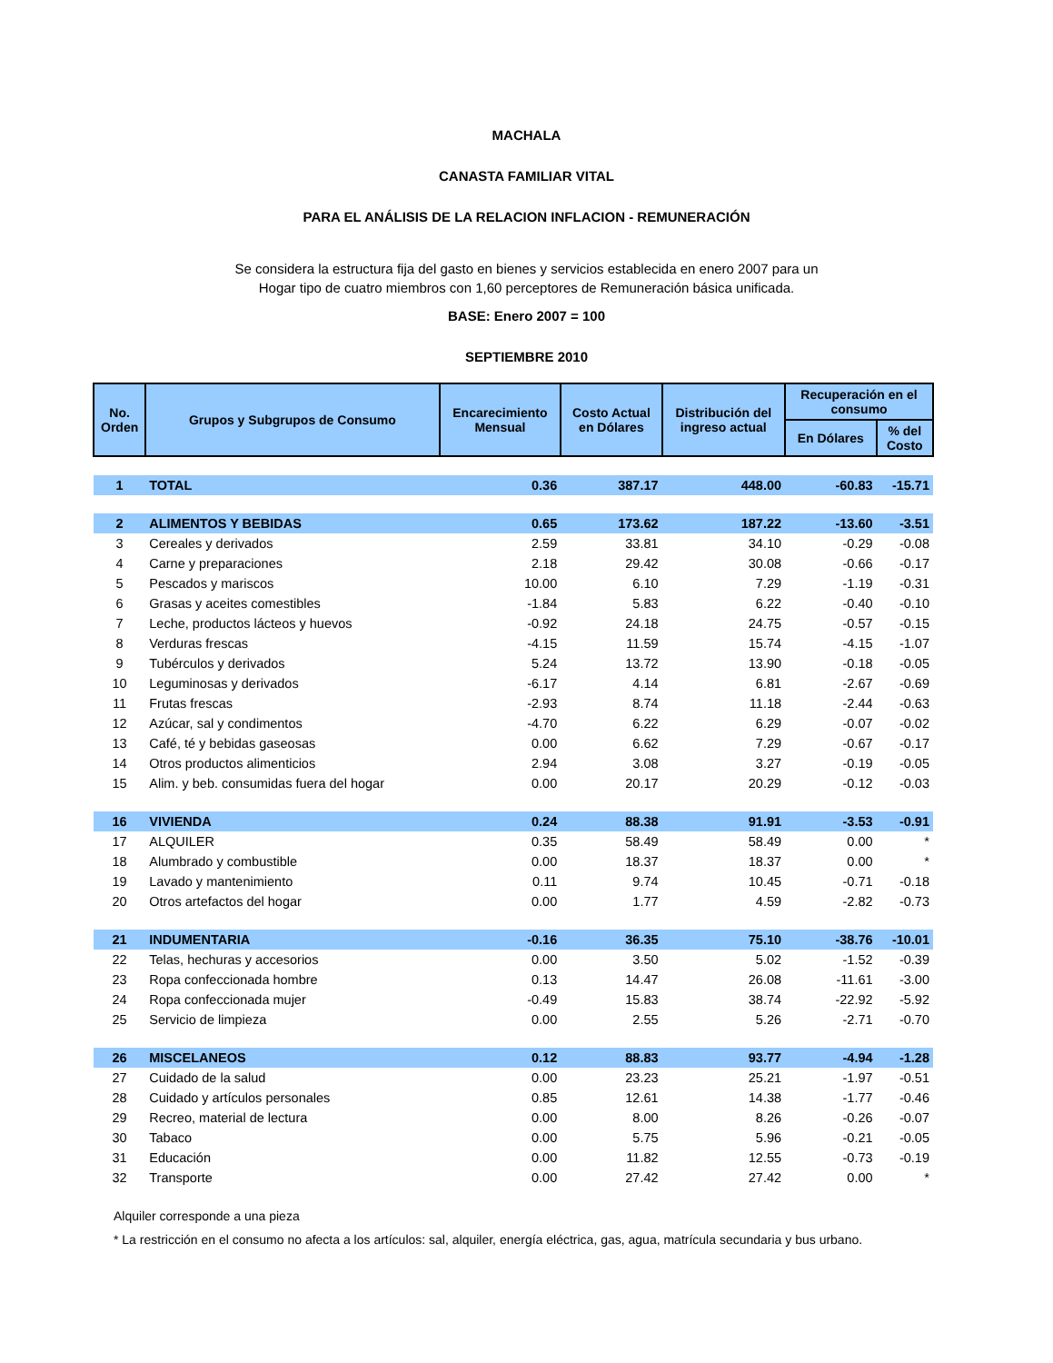MACHALA
CANASTA FAMILIAR VITAL
PARA EL ANÁLISIS DE LA RELACION INFLACION - REMUNERACIÓN
Se considera la estructura fija del gasto en bienes y servicios establecida en enero 2007 para un Hogar tipo de cuatro miembros con 1,60 perceptores de Remuneración básica unificada.
BASE: Enero 2007 = 100
SEPTIEMBRE 2010
| No. Orden | Grupos y Subgrupos de Consumo | Encarecimiento Mensual | Costo Actual en Dólares | Distribución del ingreso actual | Recuperación en el consumo | |
| --- | --- | --- | --- | --- | --- | --- |
| | | | | | En Dólares | % del Costo |
| 1 | TOTAL | 0.36 | 387.17 | 448.00 | -60.83 | -15.71 |
| 2 | ALIMENTOS Y BEBIDAS | 0.65 | 173.62 | 187.22 | -13.60 | -3.51 |
| 3 | Cereales y derivados | 2.59 | 33.81 | 34.10 | -0.29 | -0.08 |
| 4 | Carne y preparaciones | 2.18 | 29.42 | 30.08 | -0.66 | -0.17 |
| 5 | Pescados y mariscos | 10.00 | 6.10 | 7.29 | -1.19 | -0.31 |
| 6 | Grasas y aceites comestibles | -1.84 | 5.83 | 6.22 | -0.40 | -0.10 |
| 7 | Leche, productos lácteos y huevos | -0.92 | 24.18 | 24.75 | -0.57 | -0.15 |
| 8 | Verduras frescas | -4.15 | 11.59 | 15.74 | -4.15 | -1.07 |
| 9 | Tubérculos y derivados | 5.24 | 13.72 | 13.90 | -0.18 | -0.05 |
| 10 | Leguminosas y derivados | -6.17 | 4.14 | 6.81 | -2.67 | -0.69 |
| 11 | Frutas frescas | -2.93 | 8.74 | 11.18 | -2.44 | -0.63 |
| 12 | Azúcar, sal y condimentos | -4.70 | 6.22 | 6.29 | -0.07 | -0.02 |
| 13 | Café, té y bebidas gaseosas | 0.00 | 6.62 | 7.29 | -0.67 | -0.17 |
| 14 | Otros productos alimenticios | 2.94 | 3.08 | 3.27 | -0.19 | -0.05 |
| 15 | Alim. y beb. consumidas fuera del hogar | 0.00 | 20.17 | 20.29 | -0.12 | -0.03 |
| 16 | VIVIENDA | 0.24 | 88.38 | 91.91 | -3.53 | -0.91 |
| 17 | ALQUILER | 0.35 | 58.49 | 58.49 | 0.00 | * |
| 18 | Alumbrado y combustible | 0.00 | 18.37 | 18.37 | 0.00 | * |
| 19 | Lavado y mantenimiento | 0.11 | 9.74 | 10.45 | -0.71 | -0.18 |
| 20 | Otros artefactos del hogar | 0.00 | 1.77 | 4.59 | -2.82 | -0.73 |
| 21 | INDUMENTARIA | -0.16 | 36.35 | 75.10 | -38.76 | -10.01 |
| 22 | Telas, hechuras y accesorios | 0.00 | 3.50 | 5.02 | -1.52 | -0.39 |
| 23 | Ropa confeccionada hombre | 0.13 | 14.47 | 26.08 | -11.61 | -3.00 |
| 24 | Ropa confeccionada mujer | -0.49 | 15.83 | 38.74 | -22.92 | -5.92 |
| 25 | Servicio de limpieza | 0.00 | 2.55 | 5.26 | -2.71 | -0.70 |
| 26 | MISCELANEOS | 0.12 | 88.83 | 93.77 | -4.94 | -1.28 |
| 27 | Cuidado de la salud | 0.00 | 23.23 | 25.21 | -1.97 | -0.51 |
| 28 | Cuidado y artículos personales | 0.85 | 12.61 | 14.38 | -1.77 | -0.46 |
| 29 | Recreo, material de lectura | 0.00 | 8.00 | 8.26 | -0.26 | -0.07 |
| 30 | Tabaco | 0.00 | 5.75 | 5.96 | -0.21 | -0.05 |
| 31 | Educación | 0.00 | 11.82 | 12.55 | -0.73 | -0.19 |
| 32 | Transporte | 0.00 | 27.42 | 27.42 | 0.00 | * |
Alquiler corresponde a una pieza
* La restricción en el consumo no afecta a los artículos: sal, alquiler, energía eléctrica, gas, agua, matrícula secundaria y bus urbano.